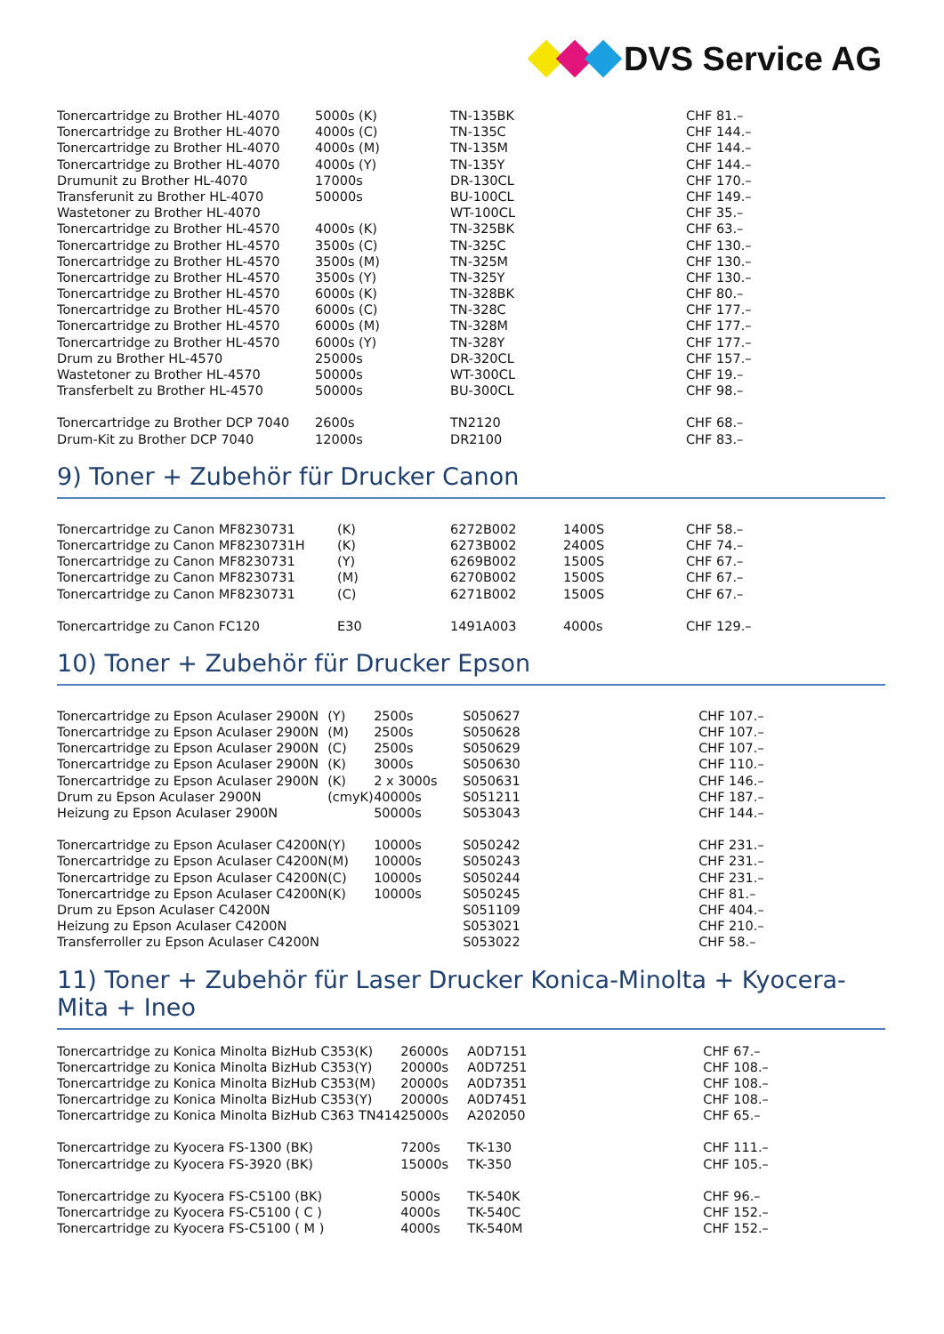DVS Service AG
| Tonercartridge zu Brother HL-4070 | 5000s (K) | TN-135BK | CHF 81.– |
| Tonercartridge zu Brother HL-4070 | 4000s (C) | TN-135C | CHF 144.– |
| Tonercartridge zu Brother HL-4070 | 4000s (M) | TN-135M | CHF 144.– |
| Tonercartridge zu Brother HL-4070 | 4000s (Y) | TN-135Y | CHF 144.– |
| Drumunit zu Brother HL-4070 | 17000s | DR-130CL | CHF 170.– |
| Transferunit zu Brother HL-4070 | 50000s | BU-100CL | CHF 149.– |
| Wastetoner zu Brother HL-4070 | | WT-100CL | CHF 35.– |
| Tonercartridge zu Brother HL-4570 | 4000s (K) | TN-325BK | CHF 63.– |
| Tonercartridge zu Brother HL-4570 | 3500s (C) | TN-325C | CHF 130.– |
| Tonercartridge zu Brother HL-4570 | 3500s (M) | TN-325M | CHF 130.– |
| Tonercartridge zu Brother HL-4570 | 3500s (Y) | TN-325Y | CHF 130.– |
| Tonercartridge zu Brother HL-4570 | 6000s (K) | TN-328BK | CHF 80.– |
| Tonercartridge zu Brother HL-4570 | 6000s (C) | TN-328C | CHF 177.– |
| Tonercartridge zu Brother HL-4570 | 6000s (M) | TN-328M | CHF 177.– |
| Tonercartridge zu Brother HL-4570 | 6000s (Y) | TN-328Y | CHF 177.– |
| Drum zu Brother HL-4570 | 25000s | DR-320CL | CHF 157.– |
| Wastetoner zu Brother HL-4570 | 50000s | WT-300CL | CHF 19.– |
| Transferbelt zu Brother HL-4570 | 50000s | BU-300CL | CHF 98.– |
| Tonercartridge zu Brother DCP 7040 | 2600s | TN2120 | CHF 68.– |
| Drum-Kit zu Brother DCP 7040 | 12000s | DR2100 | CHF 83.– |
9) Toner + Zubehör für Drucker Canon
| Tonercartridge zu Canon MF8230 | 731 | (K) | 6272B002 | 1400S | CHF 58.– |
| Tonercartridge zu Canon MF8230 | 731H | (K) | 6273B002 | 2400S | CHF 74.– |
| Tonercartridge zu Canon MF8230 | 731 | (Y) | 6269B002 | 1500S | CHF 67.– |
| Tonercartridge zu Canon MF8230 | 731 | (M) | 6270B002 | 1500S | CHF 67.– |
| Tonercartridge zu Canon MF8230 | 731 | (C) | 6271B002 | 1500S | CHF 67.– |
| Tonercartridge zu Canon FC120 | | E30 | 1491A003 | 4000s | CHF 129.– |
10) Toner + Zubehör für Drucker Epson
| Tonercartridge zu Epson Aculaser 2900N | (Y) | 2500s | S050627 | CHF 107.– |
| Tonercartridge zu Epson Aculaser 2900N | (M) | 2500s | S050628 | CHF 107.– |
| Tonercartridge zu Epson Aculaser 2900N | (C) | 2500s | S050629 | CHF 107.– |
| Tonercartridge zu Epson Aculaser 2900N | (K) | 3000s | S050630 | CHF 110.– |
| Tonercartridge zu Epson Aculaser 2900N | (K) | 2 x 3000s | S050631 | CHF 146.– |
| Drum zu Epson Aculaser 2900N | (cmyK) | 40000s | S051211 | CHF 187.– |
| Heizung zu Epson Aculaser 2900N | | 50000s | S053043 | CHF 144.– |
| Tonercartridge zu Epson Aculaser C4200N | (Y) | 10000s | S050242 | CHF 231.– |
| Tonercartridge zu Epson Aculaser C4200N | (M) | 10000s | S050243 | CHF 231.– |
| Tonercartridge zu Epson Aculaser C4200N | (C) | 10000s | S050244 | CHF 231.– |
| Tonercartridge zu Epson Aculaser C4200N | (K) | 10000s | S050245 | CHF 81.– |
| Drum zu Epson Aculaser C4200N | | | S051109 | CHF 404.– |
| Heizung zu Epson Aculaser C4200N | | | S053021 | CHF 210.– |
| Transferroller zu Epson Aculaser C4200N | | | S053022 | CHF 58.– |
11) Toner + Zubehör für Laser Drucker Konica-Minolta + Kyocera-Mita + Ineo
| Tonercartridge zu Konica Minolta BizHub C353(K) | 26000s | A0D7151 | CHF 67.– |
| Tonercartridge zu Konica Minolta BizHub C353(Y) | 20000s | A0D7251 | CHF 108.– |
| Tonercartridge zu Konica Minolta BizHub C353(M) | 20000s | A0D7351 | CHF 108.– |
| Tonercartridge zu Konica Minolta BizHub C353(Y) | 20000s | A0D7451 | CHF 108.– |
| Tonercartridge zu Konica Minolta BizHub C363 TN414 | 25000s | A202050 | CHF 65.– |
| Tonercartridge zu Kyocera FS-1300 (BK) | 7200s | TK-130 | CHF 111.– |
| Tonercartridge zu Kyocera FS-3920 (BK) | 15000s | TK-350 | CHF 105.– |
| Tonercartridge zu Kyocera FS-C5100 (BK) | 5000s | TK-540K | CHF 96.– |
| Tonercartridge zu Kyocera FS-C5100 ( C ) | 4000s | TK-540C | CHF 152.– |
| Tonercartridge zu Kyocera FS-C5100 ( M ) | 4000s | TK-540M | CHF 152.– |